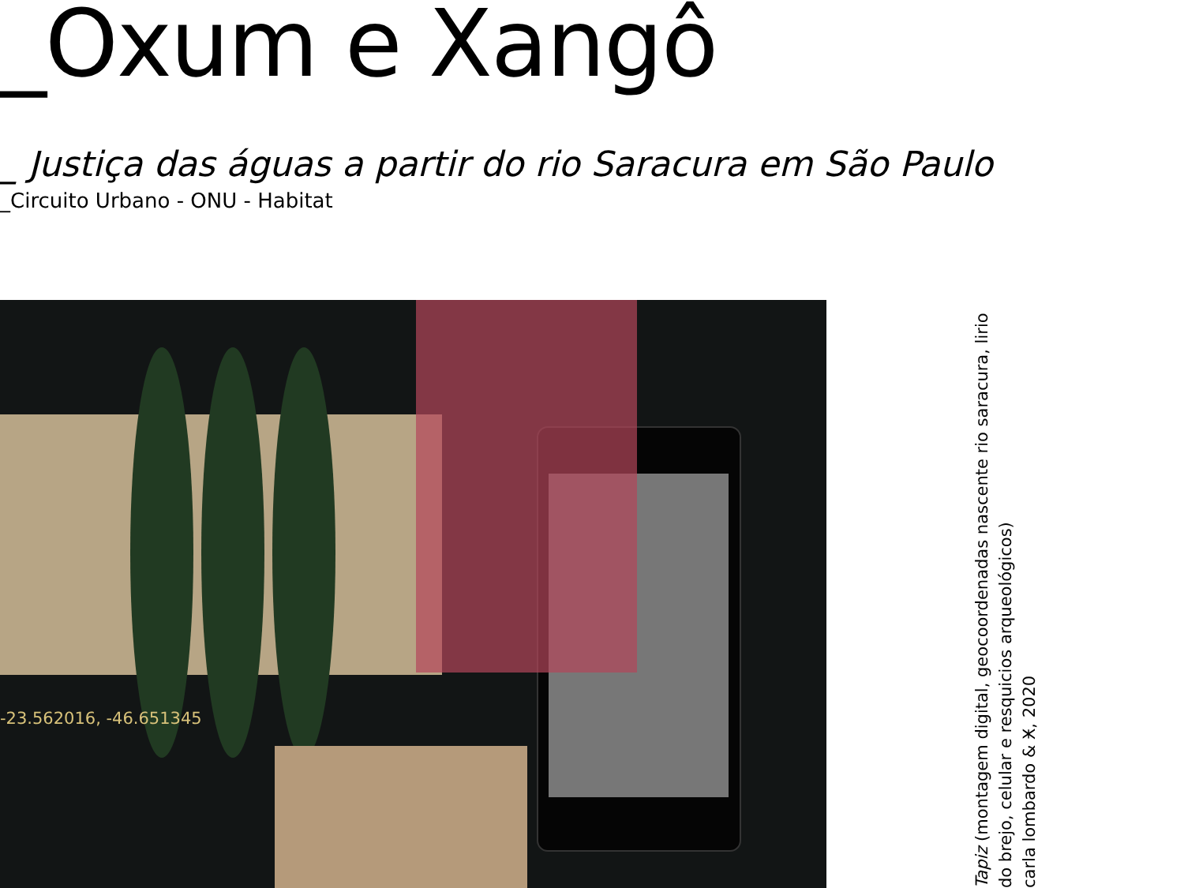_Oxum e Xangô
_ Justiça das águas a partir do rio Saracura em São Paulo
_Circuito Urbano - ONU - Habitat
-23.562016, -46.651345
Tapiz (montagem digital, geocoordenadas nascente rio saracura, lirio do brejo, celular e resquicios arqueológicos)
carla lombardo & Ӿ, 2020